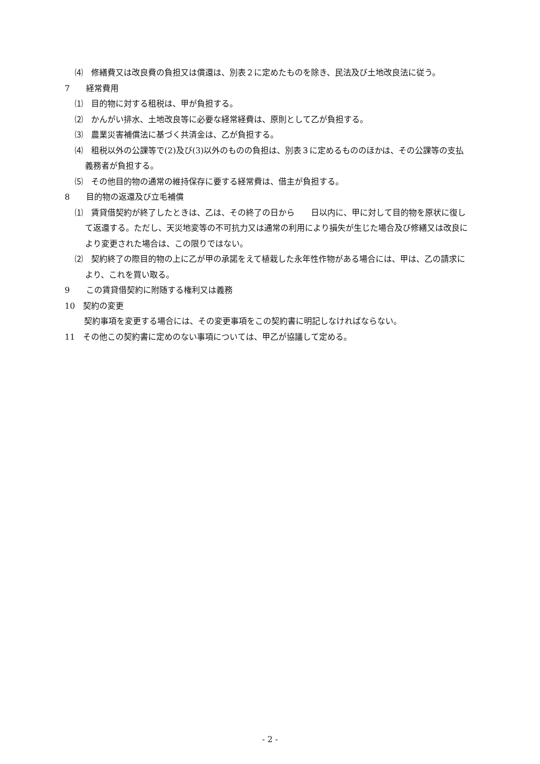⑷　修繕費又は改良費の負担又は償還は、別表２に定めたものを除き、民法及び土地改良法に従う。
7　　経常費用
⑴　目的物に対する租税は、甲が負担する。
⑵　かんがい排水、土地改良等に必要な経常経費は、原則として乙が負担する。
⑶　農業災害補償法に基づく共済金は、乙が負担する。
⑷　租税以外の公課等で(2)及び(3)以外のものの負担は、別表３に定めるもののほかは、その公課等の支払義務者が負担する。
⑸　その他目的物の通常の維持保存に要する経常費は、借主が負担する。
8　　目的物の返還及び立毛補償
⑴　賃貸借契約が終了したときは、乙は、その終了の日から　　日以内に、甲に対して目的物を原状に復して返還する。ただし、天災地変等の不可抗力又は通常の利用により損失が生じた場合及び修繕又は改良により変更された場合は、この限りではない。
⑵　契約終了の際目的物の上に乙が甲の承諾をえて植栽した永年性作物がある場合には、甲は、乙の請求により、これを買い取る。
9　　この賃貸借契約に附随する権利又は義務
10　契約の変更
契約事項を変更する場合には、その変更事項をこの契約書に明記しなければならない。
11　その他この契約書に定めのない事項については、甲乙が協議して定める。
- 2 -